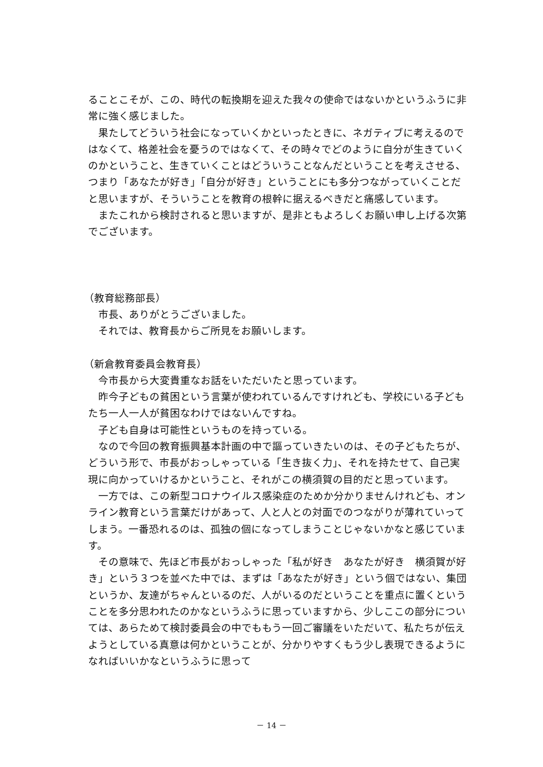ることこそが、この、時代の転換期を迎えた我々の使命ではないかというふうに非常に強く感じました。
　果たしてどういう社会になっていくかといったときに、ネガティブに考えるのではなくて、格差社会を憂うのではなくて、その時々でどのように自分が生きていくのかということ、生きていくことはどういうことなんだということを考えさせる、つまり「あなたが好き」「自分が好き」ということにも多分つながっていくことだと思いますが、そういうことを教育の根幹に据えるべきだと痛感しています。
　またこれから検討されると思いますが、是非ともよろしくお願い申し上げる次第でございます。
（教育総務部長）
　市長、ありがとうございました。
　それでは、教育長からご所見をお願いします。
（新倉教育委員会教育長）
　今市長から大変貴重なお話をいただいたと思っています。
　昨今子どもの貧困という言葉が使われているんですけれども、学校にいる子どもたち一人一人が貧困なわけではないんですね。
　子ども自身は可能性というものを持っている。
　なので今回の教育振興基本計画の中で謳っていきたいのは、その子どもたちが、どういう形で、市長がおっしゃっている「生き抜く力」、それを持たせて、自己実現に向かっていけるかということ、それがこの横須賀の目的だと思っています。
　一方では、この新型コロナウイルス感染症のためか分かりませんけれども、オンライン教育という言葉だけがあって、人と人との対面でのつながりが薄れていってしまう。一番恐れるのは、孤独の個になってしまうことじゃないかなと感じています。
　その意味で、先ほど市長がおっしゃった「私が好き　あなたが好き　横須賀が好き」という３つを並べた中では、まずは「あなたが好き」という個ではない、集団というか、友達がちゃんといるのだ、人がいるのだということを重点に置くということを多分思われたのかなというふうに思っていますから、少しここの部分については、あらためて検討委員会の中でももう一回ご審議をいただいて、私たちが伝えようとしている真意は何かということが、分かりやすくもう少し表現できるようになればいいかなというふうに思って
－ 14 －